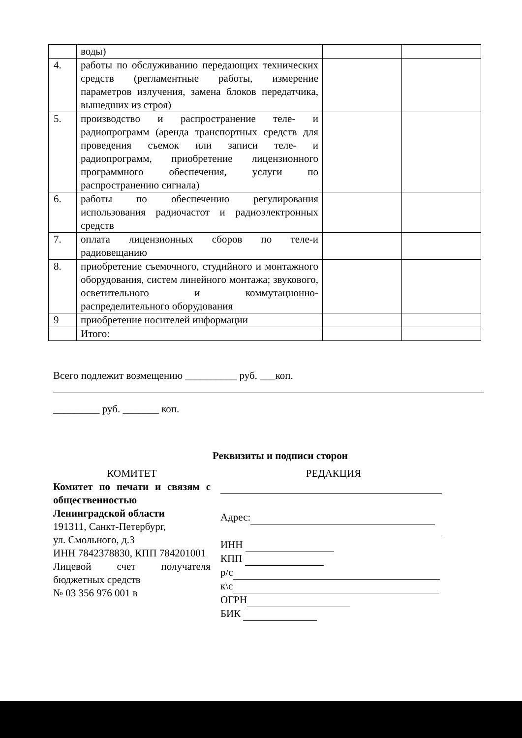| | воды) | | |
| 4. | работы по обслуживанию передающих технических средств (регламентные работы, измерение параметров излучения, замена блоков передатчика, вышедших из строя) | | |
| 5. | производство и распространение теле- и радиопрограмм (аренда транспортных средств для проведения съемок или записи теле- и радиопрограмм, приобретение лицензионного программного обеспечения, услуги по распространению сигнала) | | |
| 6. | работы по обеспечению регулирования использования радиочастот и радиоэлектронных средств | | |
| 7. | оплата лицензионных сборов по теле-и радиовещанию | | |
| 8. | приобретение съемочного, студийного и монтажного оборудования, систем линейного монтажа; звукового, осветительного и коммутационно-распределительного оборудования | | |
| 9 | приобретение носителей информации | | |
| | Итого: | | |
Всего подлежит возмещению __________ руб. ___коп.
_________ руб. _______ коп.
Реквизиты и подписи сторон
КОМИТЕТ
Комитет по печати и связям с общественностью Ленинградской области
191311, Санкт-Петербург,
ул. Смольного, д.3
ИНН 7842378830, КПП 784201001
Лицевой счет получателя бюджетных средств
№ 03 356 976 001 в
РЕДАКЦИЯ
Адрес:
ИНН
КПП
р/с
к\с
ОГРН
БИК